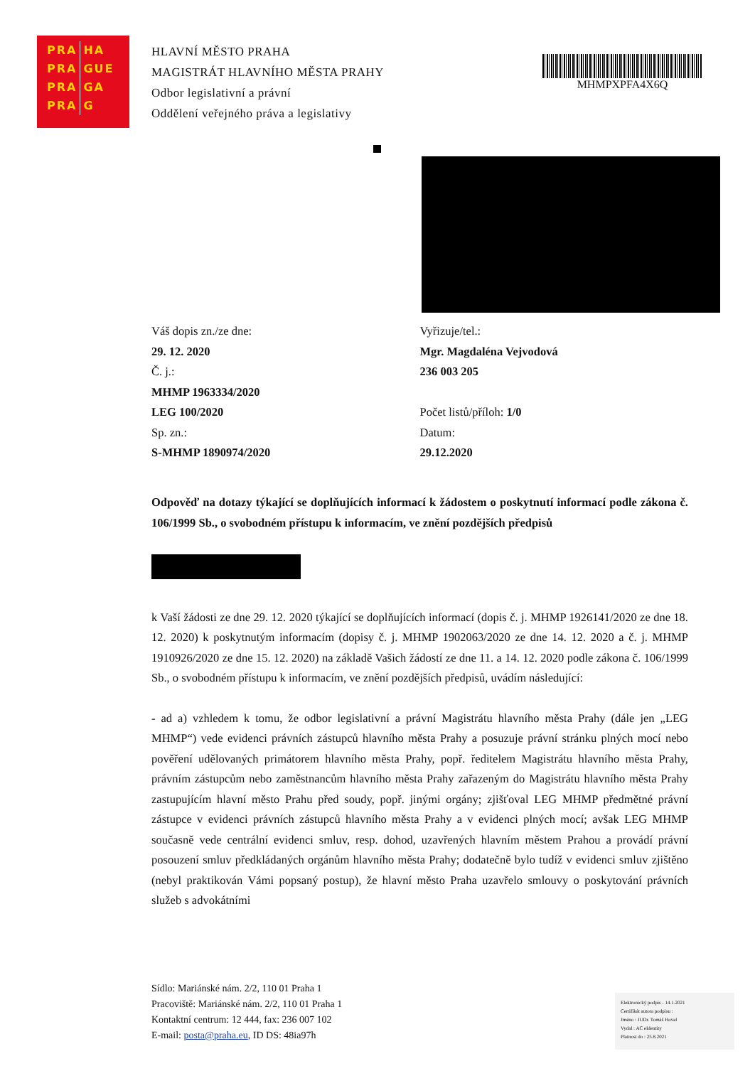| PRA | HA |
| PRA | GUE |
| PRA | GA |
| PRA | G |
HLAVNÍ MĚSTO PRAHA
MAGISTRÁT HLAVNÍHO MĚSTA PRAHY
Odbor legislativní a právní
Oddělení veřejného práva a legislativy
MHMPXPFA4X6Q
Váš dopis zn./ze dne:
29. 12. 2020
Č. j.:
MHMP 1963334/2020
LEG 100/2020
Sp. zn.:
S-MHMP 1890974/2020
Vyřizuje/tel.:
Mgr. Magdaléna Vejvodová
236 003 205
Počet listů/příloh: 1/0
Datum:
29.12.2020
Odpověď na dotazy týkající se doplňujících informací k žádostem o poskytnutí informací podle zákona č. 106/1999 Sb., o svobodném přístupu k informacím, ve znění pozdějších předpisů
k Vaší žádosti ze dne 29. 12. 2020 týkající se doplňujících informací (dopis č. j. MHMP 1926141/2020 ze dne 18. 12. 2020) k poskytnutým informacím (dopisy č. j. MHMP 1902063/2020 ze dne 14. 12. 2020 a č. j. MHMP 1910926/2020 ze dne 15. 12. 2020) na základě Vašich žádostí ze dne 11. a 14. 12. 2020 podle zákona č. 106/1999 Sb., o svobodném přístupu k informacím, ve znění pozdějších předpisů, uvádím následující:
- ad a) vzhledem k tomu, že odbor legislativní a právní Magistrátu hlavního města Prahy (dále jen „LEG MHMP“) vede evidenci právních zástupců hlavního města Prahy a posuzuje právní stránku plných mocí nebo pověření udělovaných primátorem hlavního města Prahy, popř. ředitelem Magistrátu hlavního města Prahy, právním zástupcům nebo zaměstnancům hlavního města Prahy zařazeným do Magistrátu hlavního města Prahy zastupujícím hlavní město Prahu před soudy, popř. jinými orgány; zjišťoval LEG MHMP předmětné právní zástupce v evidenci právních zástupců hlavního města Prahy a v evidenci plných mocí; avšak LEG MHMP současně vede centrální evidenci smluv, resp. dohod, uzavřených hlavním městem Prahou a provádí právní posouzení smluv předkládaných orgánům hlavního města Prahy; dodatečně bylo tudíž v evidenci smluv zjištěno (nebyl praktikován Vámi popsaný postup), že hlavní město Praha uzavřelo smlouvy o poskytování právních služeb s advokátními
Sídlo: Mariánské nám. 2/2, 110 01 Praha 1
Pracoviště: Mariánské nám. 2/2, 110 01 Praha 1
Kontaktní centrum: 12 444, fax: 236 007 102
E-mail: posta@praha.eu, ID DS: 48ia97h
Elektronický podpis - 14.1.2021
Certifikát autora podpisu :
Jméno : JUDr. Tomáš Hovel
Vydal : AC eIdentity
Platnost do : 25.8.2021